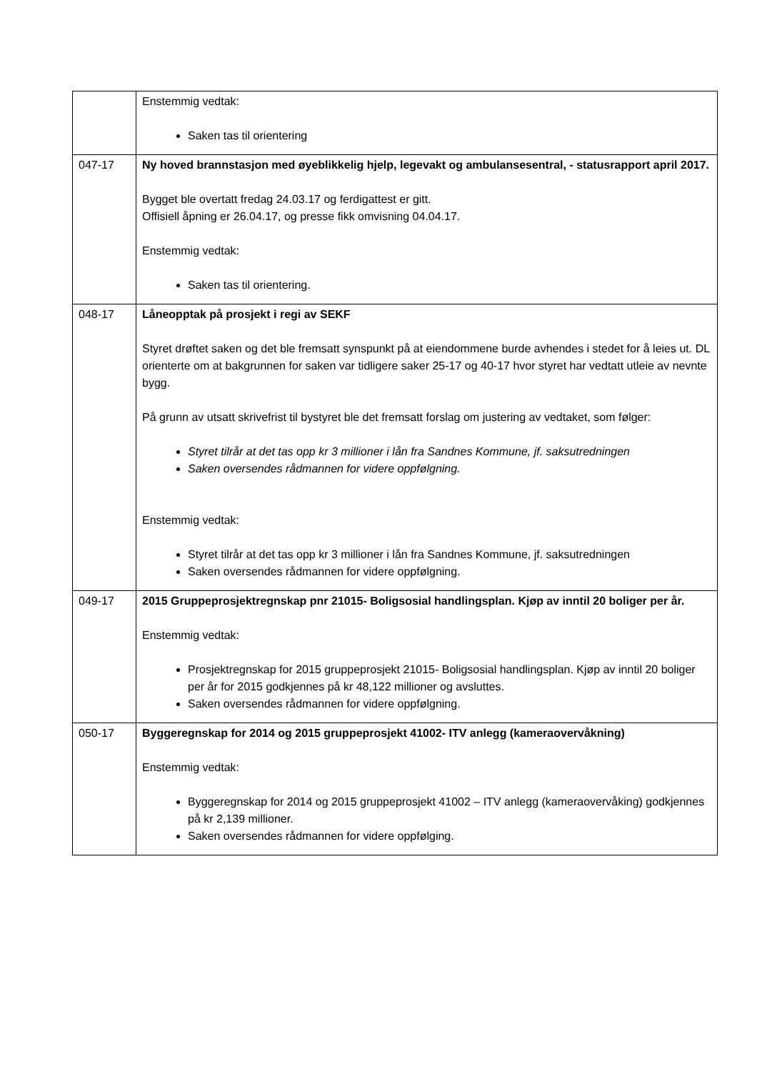| | Enstemmig vedtak: Saken tas til orientering |
| 047-17 | Ny hoved brannstasjon med øyeblikkelig hjelp, legevakt og ambulansesentral, - statusrapport april 2017. Bygget ble overtatt fredag 24.03.17 og ferdigattest er gitt. Offisiell åpning er 26.04.17, og presse fikk omvisning 04.04.17. Enstemmig vedtak: Saken tas til orientering. |
| 048-17 | Låneopptak på prosjekt i regi av SEKF Styret drøftet saken og det ble fremsatt synspunkt på at eiendommene burde avhendes i stedet for å leies ut. DL orienterte om at bakgrunnen for saken var tidligere saker 25-17 og 40-17 hvor styret har vedtatt utleie av nevnte bygg. På grunn av utsatt skrivefrist til bystyret ble det fremsatt forslag om justering av vedtaket, som følger: Styret tilrår at det tas opp kr 3 millioner i lån fra Sandnes Kommune, jf. saksutredningen Saken oversendes rådmannen for videre oppfølgning. Enstemmig vedtak: Styret tilrår at det tas opp kr 3 millioner i lån fra Sandnes Kommune, jf. saksutredningen Saken oversendes rådmannen for videre oppfølgning. |
| 049-17 | 2015 Gruppeprosjektregnskap pnr 21015- Boligsosial handlingsplan. Kjøp av inntil 20 boliger per år. Enstemmig vedtak: Prosjektregnskap for 2015 gruppeprosjekt 21015- Boligsosial handlingsplan. Kjøp av inntil 20 boliger per år for 2015 godkjennes på kr 48,122 millioner og avsluttes. Saken oversendes rådmannen for videre oppfølgning. |
| 050-17 | Byggeregnskap for 2014 og 2015 gruppeprosjekt 41002- ITV anlegg (kameraovervåkning) Enstemmig vedtak: Byggeregnskap for 2014 og 2015 gruppeprosjekt 41002 – ITV anlegg (kameraovervåking) godkjennes på kr 2,139 millioner. Saken oversendes rådmannen for videre oppfølging. |